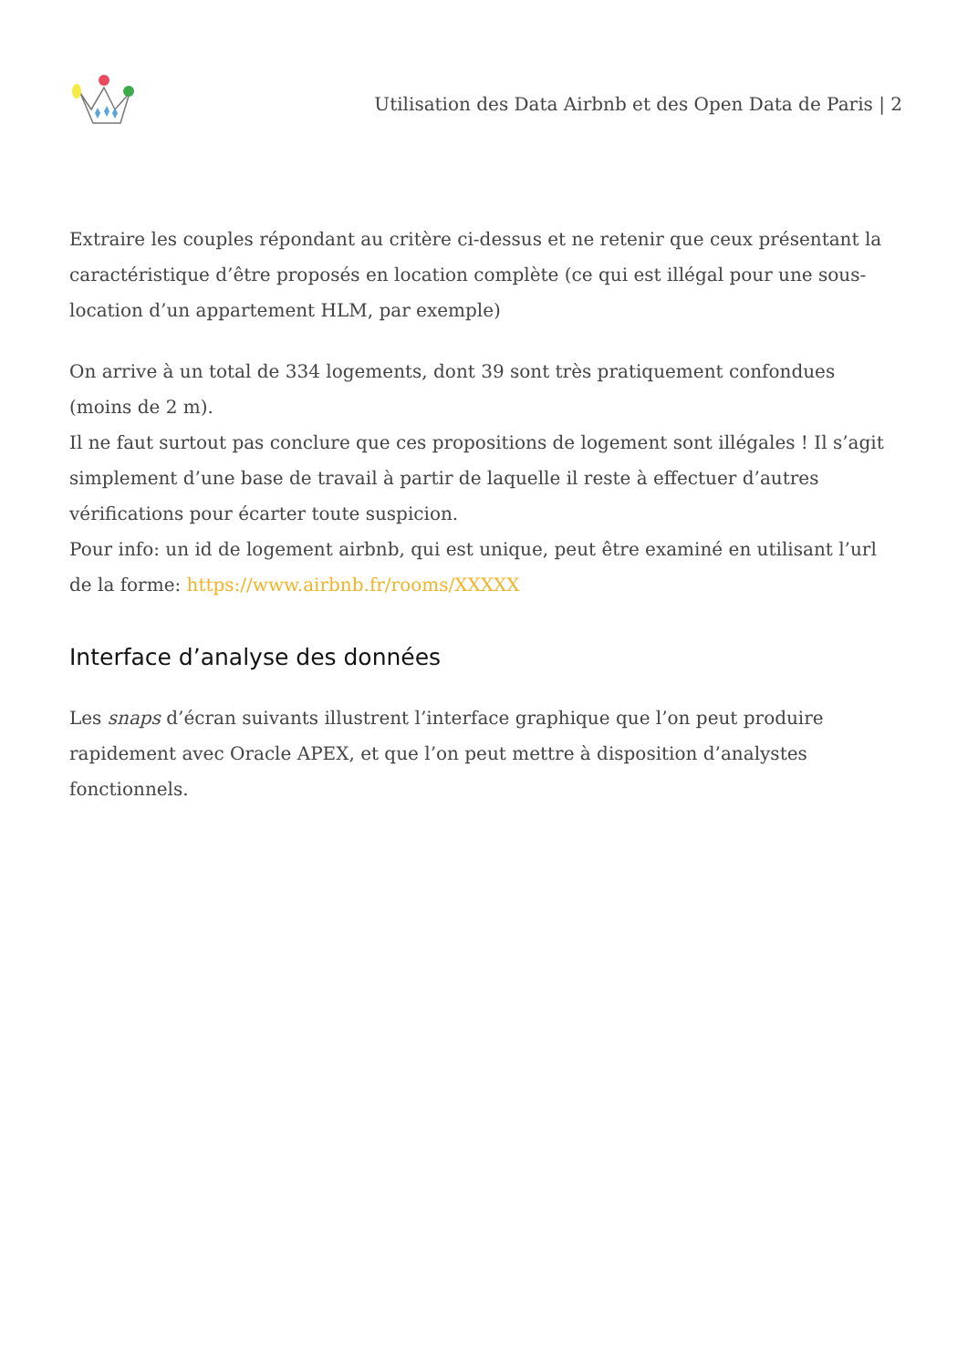Utilisation des Data Airbnb et des Open Data de Paris | 2
Extraire les couples répondant au critère ci-dessus et ne retenir que ceux présentant la caractéristique d’être proposés en location complète (ce qui est illégal pour une sous-location d’un appartement HLM, par exemple)
On arrive à un total de 334 logements, dont 39 sont très pratiquement confondues (moins de 2 m).
Il ne faut surtout pas conclure que ces propositions de logement sont illégales ! Il s’agit simplement d’une base de travail à partir de laquelle il reste à effectuer d’autres vérifications pour écarter toute suspicion.
Pour info: un id de logement airbnb, qui est unique, peut être examiné en utilisant l’url de la forme: https://www.airbnb.fr/rooms/XXXXX
Interface d’analyse des données
Les snaps d’écran suivants illustrent l’interface graphique que l’on peut produire rapidement avec Oracle APEX, et que l’on peut mettre à disposition d’analystes fonctionnels.